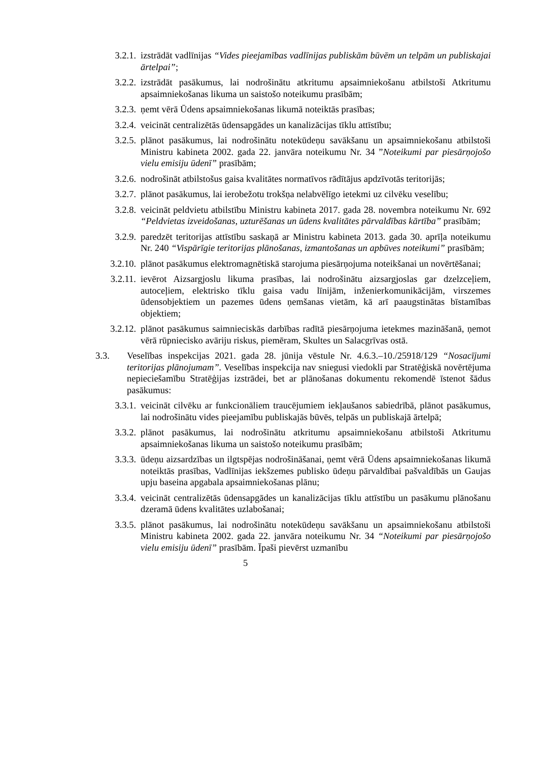3.2.1. izstrādāt vadlīnijas “Vides pieejamības vadlīnijas publiskām būvēm un telpām un publiskajai ārtelpai”;
3.2.2. izstrādāt pasākumus, lai nodrošinātu atkritumu apsaimniekošanu atbilstoši Atkritumu apsaimniekošanas likuma un saistošo noteikumu prasībām;
3.2.3. ņemt vērā Ūdens apsaimniekošanas likumā noteiktās prasības;
3.2.4. veicināt centralizētās ūdensapgādes un kanalizācijas tīklu attīstību;
3.2.5. plānot pasākumus, lai nodrošinātu notekūdeņu savākšanu un apsaimniekošanu atbilstoši Ministru kabineta 2002. gada 22. janvāra noteikumu Nr. 34 ”Noteikumi par piesārņojošo vielu emisiju ūdenī” prasībām;
3.2.6. nodrošināt atbilstošus gaisa kvalitātes normatīvos rādītājus apdzīvotās teritorijās;
3.2.7. plānot pasākumus, lai ierobežotu trokšņa nelabvēlīgo ietekmi uz cilvēku veselību;
3.2.8. veicināt peldvietu atbilstību Ministru kabineta 2017. gada 28. novembra noteikumu Nr. 692 “Peldvietas izveidošanas, uzturēšanas un ūdens kvalitātes pārvaldības kārtība” prasībām;
3.2.9. paredzēt teritorijas attīstību saskaņā ar Ministru kabineta 2013. gada 30. aprīļa noteikumu Nr. 240 “Vispārīgie teritorijas plānošanas, izmantošanas un apbūves noteikumi” prasībām;
3.2.10. plānot pasākumus elektromagnētiskā starojuma piesārņojuma noteikšanai un novērtēšanai;
3.2.11. ievērot Aizsargjoslu likuma prasības, lai nodrošinātu aizsargjoslas gar dzelzceļiem, autoceļiem, elektrisko tīklu gaisa vadu līnijām, inženierkomunikācijām, virszemes ūdensobjektiem un pazemes ūdens ņemšanas vietām, kā arī paaugstinātas bīstamības objektiem;
3.2.12. plānot pasākumus saimnieciskās darbības radītā piesārņojuma ietekmes mazināšanā, ņemot vērā rūpniecisko avāriju riskus, piemēram, Skultes un Salacgrīvas ostā.
3.3. Veselības inspekcijas 2021. gada 28. jūnija vēstule Nr. 4.6.3.–10./25918/129 “Nosacījumi teritorijas plānojumam”. Veselības inspekcija nav sniegusi viedokli par Stratēģiskā novērtējuma nepieciešamību Stratēģijas izstrādei, bet ar plānošanas dokumentu rekomendē īstenot šādus pasākumus:
3.3.1. veicināt cilvēku ar funkcionāliem traucējumiem iekļaušanos sabiedrībā, plānot pasākumus, lai nodrošinātu vides pieejamību publiskajās būvēs, telpās un publiskajā ārtelpā;
3.3.2. plānot pasākumus, lai nodrošinātu atkritumu apsaimniekošanu atbilstoši Atkritumu apsaimniekošanas likuma un saistošo noteikumu prasībām;
3.3.3. ūdeņu aizsardzības un ilgtspējas nodrošināšanai, ņemt vērā Ūdens apsaimniekošanas likumā noteiktās prasības, Vadlīnijas iekšzemes publisko ūdeņu pārvaldībai pašvaldībās un Gaujas upju baseina apgabala apsaimniekošanas plānu;
3.3.4. veicināt centralizētās ūdensapgādes un kanalizācijas tīklu attīstību un pasākumu plānošanu dzeramā ūdens kvalitātes uzlabošanai;
3.3.5. plānot pasākumus, lai nodrošinātu notekūdeņu savākšanu un apsaimniekošanu atbilstoši Ministru kabineta 2002. gada 22. janvāra noteikumu Nr. 34 “Noteikumi par piesārņojošo vielu emisiju ūdenī” prasībām. Īpaši pievērst uzmanību
5